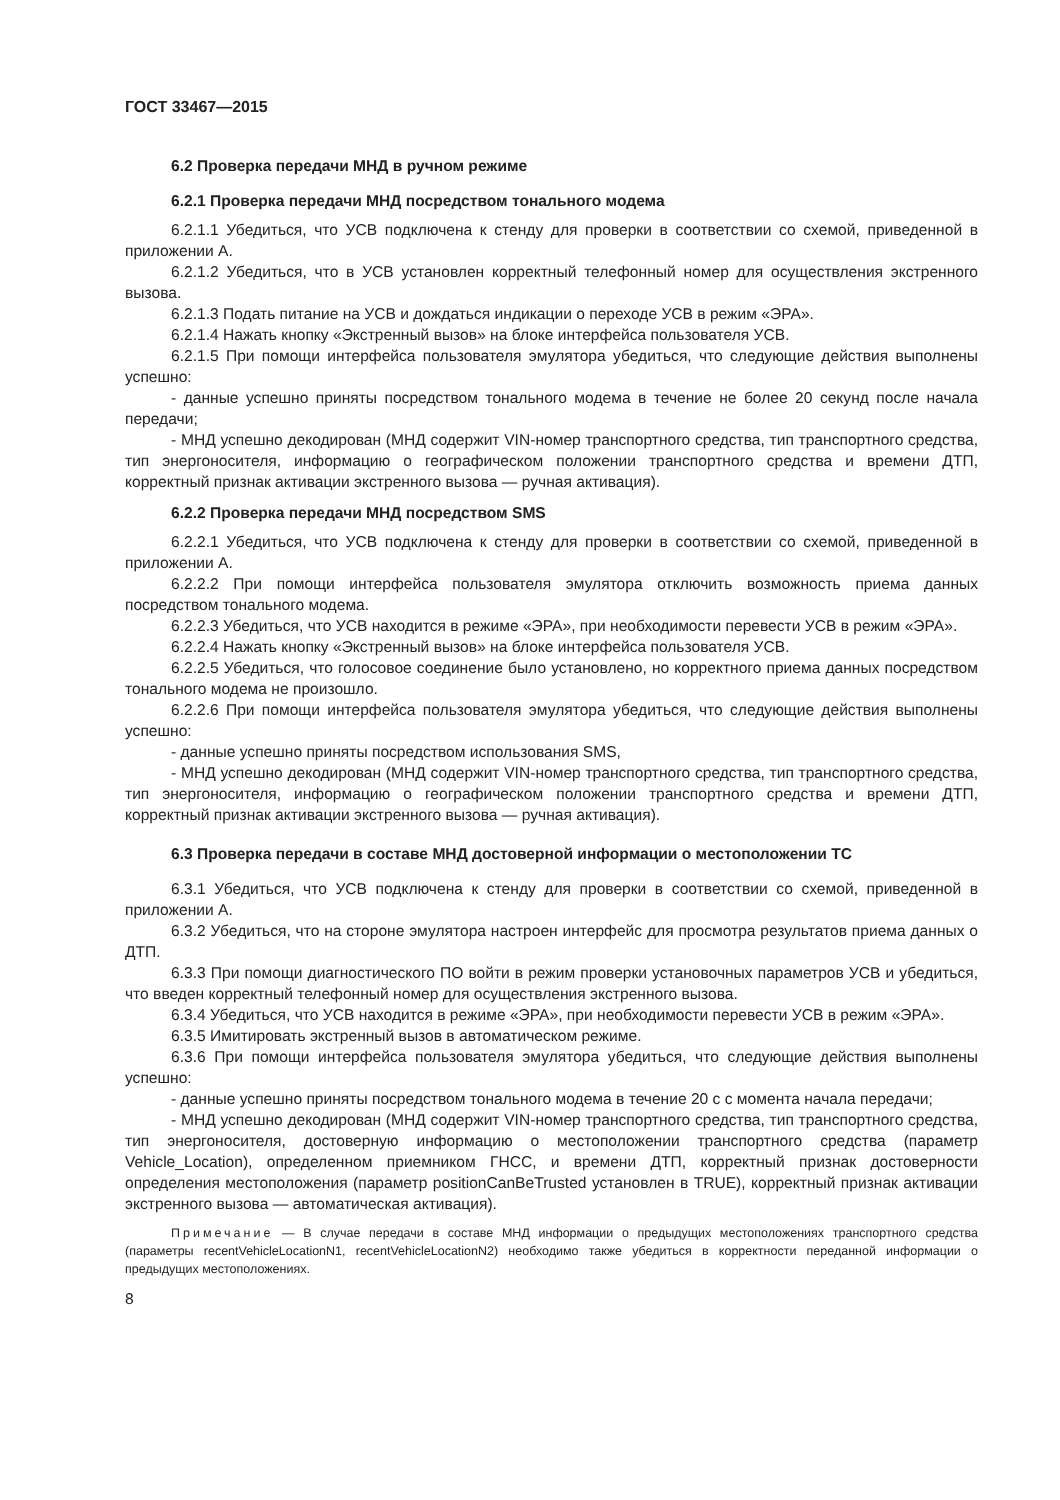ГОСТ 33467—2015
6.2 Проверка передачи МНД в ручном режиме
6.2.1 Проверка передачи МНД посредством тонального модема
6.2.1.1 Убедиться, что УСВ подключена к стенду для проверки в соответствии со схемой, приведенной в приложении А.
6.2.1.2 Убедиться, что в УСВ установлен корректный телефонный номер для осуществления экстренного вызова.
6.2.1.3 Подать питание на УСВ и дождаться индикации о переходе УСВ в режим «ЭРА».
6.2.1.4 Нажать кнопку «Экстренный вызов» на блоке интерфейса пользователя УСВ.
6.2.1.5 При помощи интерфейса пользователя эмулятора убедиться, что следующие действия выполнены успешно:
- данные успешно приняты посредством тонального модема в течение не более 20 секунд после начала передачи;
- МНД успешно декодирован (МНД содержит VIN-номер транспортного средства, тип транспортного средства, тип энергоносителя, информацию о географическом положении транспортного средства и времени ДТП, корректный признак активации экстренного вызова — ручная активация).
6.2.2 Проверка передачи МНД посредством SMS
6.2.2.1 Убедиться, что УСВ подключена к стенду для проверки в соответствии со схемой, приведенной в приложении А.
6.2.2.2 При помощи интерфейса пользователя эмулятора отключить возможность приема данных посредством тонального модема.
6.2.2.3 Убедиться, что УСВ находится в режиме «ЭРА», при необходимости перевести УСВ в режим «ЭРА».
6.2.2.4 Нажать кнопку «Экстренный вызов» на блоке интерфейса пользователя УСВ.
6.2.2.5 Убедиться, что голосовое соединение было установлено, но корректного приема данных посредством тонального модема не произошло.
6.2.2.6 При помощи интерфейса пользователя эмулятора убедиться, что следующие действия выполнены успешно:
- данные успешно приняты посредством использования SMS,
- МНД успешно декодирован (МНД содержит VIN-номер транспортного средства, тип транспортного средства, тип энергоносителя, информацию о географическом положении транспортного средства и времени ДТП, корректный признак активации экстренного вызова — ручная активация).
6.3 Проверка передачи в составе МНД достоверной информации о местоположении ТС
6.3.1 Убедиться, что УСВ подключена к стенду для проверки в соответствии со схемой, приведенной в приложении А.
6.3.2 Убедиться, что на стороне эмулятора настроен интерфейс для просмотра результатов приема данных о ДТП.
6.3.3 При помощи диагностического ПО войти в режим проверки установочных параметров УСВ и убедиться, что введен корректный телефонный номер для осуществления экстренного вызова.
6.3.4 Убедиться, что УСВ находится в режиме «ЭРА», при необходимости перевести УСВ в режим «ЭРА».
6.3.5 Имитировать экстренный вызов в автоматическом режиме.
6.3.6 При помощи интерфейса пользователя эмулятора убедиться, что следующие действия выполнены успешно:
- данные успешно приняты посредством тонального модема в течение 20 с с момента начала передачи;
- МНД успешно декодирован (МНД содержит VIN-номер транспортного средства, тип транспортного средства, тип энергоносителя, достоверную информацию о местоположении транспортного средства (параметр Vehicle_Location), определенном приемником ГНСС, и времени ДТП, корректный признак достоверности определения местоположения (параметр positionCanBeTrusted установлен в TRUE), корректный признак активации экстренного вызова — автоматическая активация).
Примечание — В случае передачи в составе МНД информации о предыдущих местоположениях транспортного средства (параметры recentVehicleLocationN1, recentVehicleLocationN2) необходимо также убедиться в корректности переданной информации о предыдущих местоположениях.
8